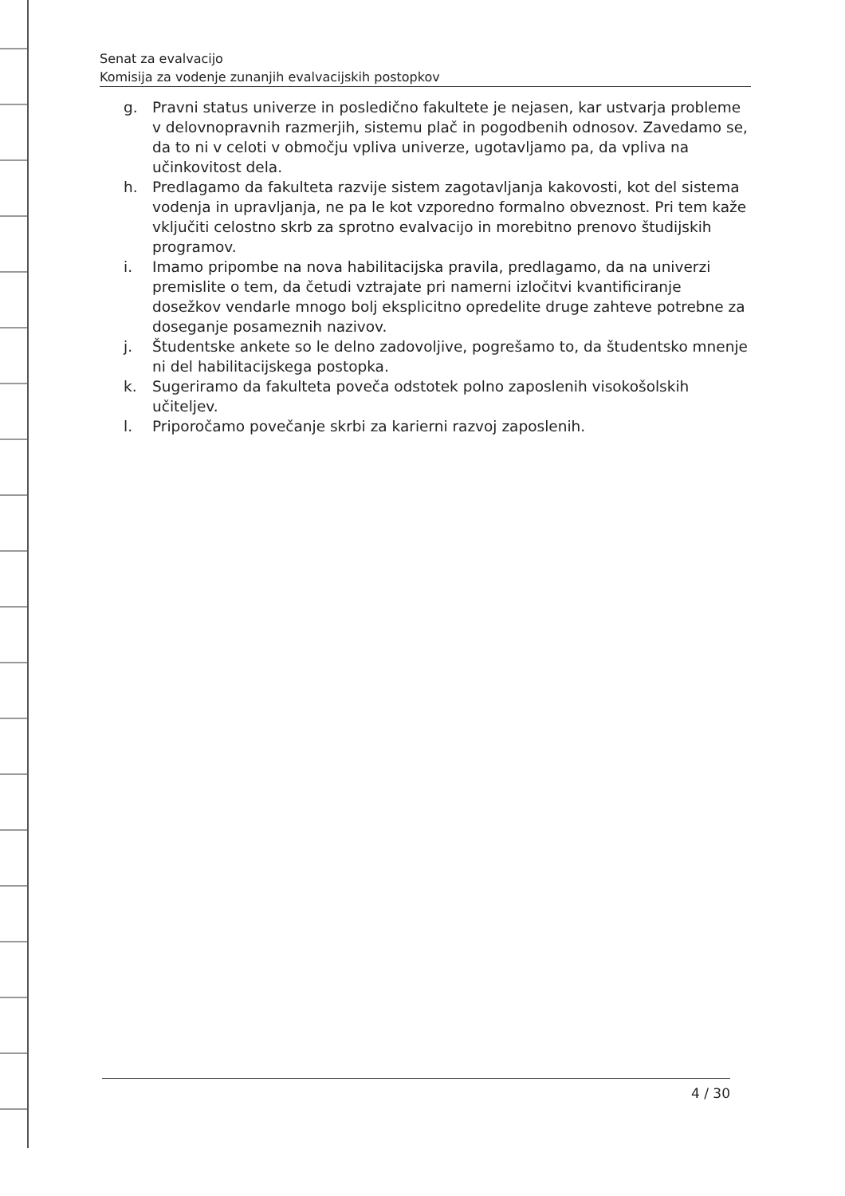Senat za evalvacijo
Komisija za vodenje zunanjih evalvacijskih postopkov
g. Pravni status univerze in posledično fakultete je nejasen, kar ustvarja probleme v delovnopravnih razmerjih, sistemu plač in pogodbenih odnosov. Zavedamo se, da to ni v celoti v območju vpliva univerze, ugotavljamo pa, da vpliva na učinkovitost dela.
h. Predlagamo da fakulteta razvije sistem zagotavljanja kakovosti, kot del sistema vodenja in upravljanja, ne pa le kot vzporedno formalno obveznost. Pri tem kaže vključiti celostno skrb za sprotno evalvacijo in morebitno prenovo študijskih programov.
i. Imamo pripombe na nova habilitacijska pravila, predlagamo, da na univerzi premislite o tem, da četudi vztrajate pri namerni izločitvi kvantificiranje dosežkov vendarle mnogo bolj eksplicitno opredelite druge zahteve potrebne za doseganje posameznih nazivov.
j. Študentske ankete so le delno zadovoljive, pogrešamo to, da študentsko mnenje ni del habilitacijskega postopka.
k. Sugeriramo da fakulteta poveča odstotek polno zaposlenih visokošolskih učiteljev.
l. Priporočamo povečanje skrbi za karierni razvoj zaposlenih.
4 / 30